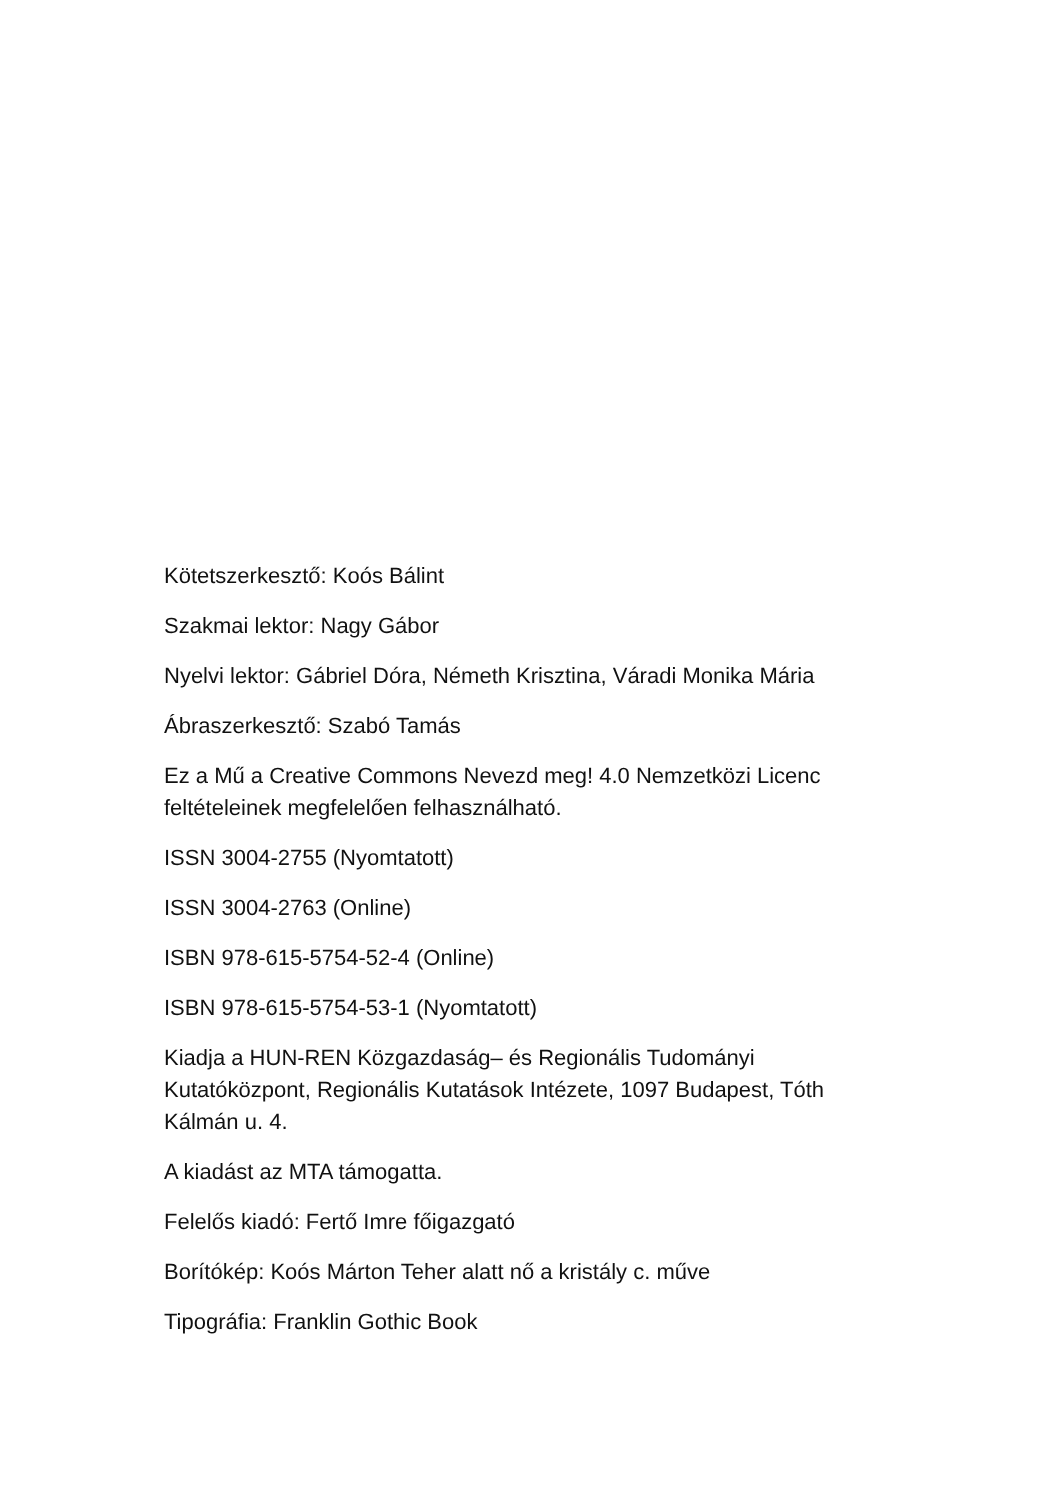Kötetszerkesztő: Koós Bálint
Szakmai lektor: Nagy Gábor
Nyelvi lektor: Gábriel Dóra, Németh Krisztina, Váradi Monika Mária
Ábraszerkesztő: Szabó Tamás
Ez a Mű a Creative Commons Nevezd meg! 4.0 Nemzetközi Licenc feltételeinek megfelelően felhasználható.
ISSN 3004-2755 (Nyomtatott)
ISSN 3004-2763 (Online)
ISBN 978-615-5754-52-4 (Online)
ISBN 978-615-5754-53-1 (Nyomtatott)
Kiadja a HUN-REN Közgazdaság– és Regionális Tudományi Kutatóközpont, Regionális Kutatások Intézete, 1097 Budapest, Tóth Kálmán u. 4.
A kiadást az MTA támogatta.
Felelős kiadó: Fertő Imre főigazgató
Borítókép: Koós Márton Teher alatt nő a kristály c. műve
Tipográfia: Franklin Gothic Book